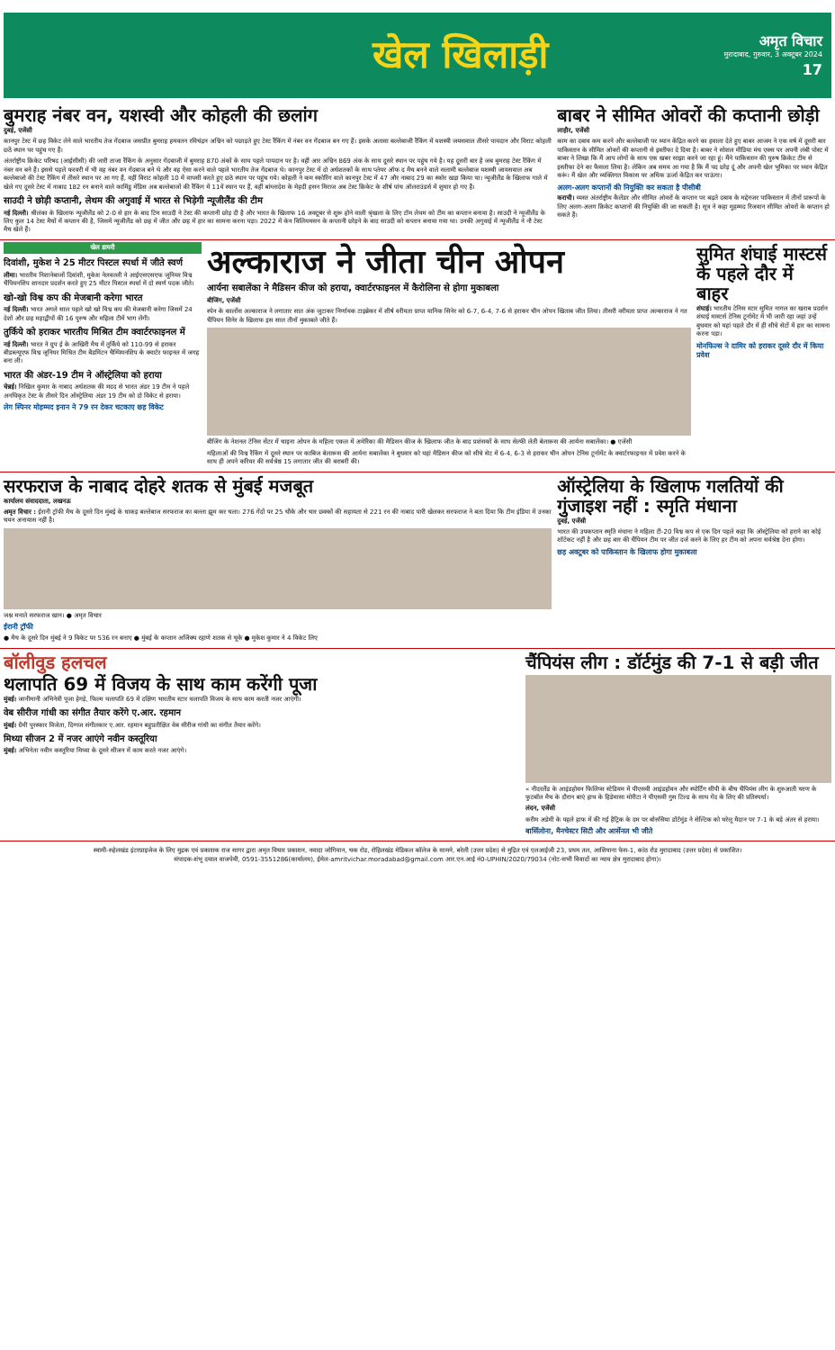खेल खिलाड़ी
अमृत विचार
मुरादाबाद, गुरुवार, 3 अक्टूबर 2024
17
बुमराह नंबर वन, यशस्वी और कोहली की छलांग
दुबई, एजेंसी
कानपुर टेस्ट में छह विकेट लेने वाले भारतीय तेज गेंदबाज जसप्रीत बुमराह हमवतन रविचंद्रन अश्विन को पछाड़ते हुए टेस्ट रैंकिंग में नंबर वन गेंदबाज बन गए हैं। इसके अलावा बल्लेबाजी रैंकिंग में यशस्वी जयसवाल तीसरे पायदान और विराट कोहली छठें स्थान पर पहुंच गए हैं।
अंतर्राष्ट्रीय क्रिकेट परिषद (आईसीसी) की जारी ताजा रैंकिंग के अनुसार गेंदबाजी में बुमराह 870 अंकों के साथ पहले पायदान पर है। वहीं आर अश्विन 869 अंक के साथ दूसरे स्थान पर पहुंच गये है। यह दूसरी बार है जब बुमराह टेस्ट रैंकिंग में नंबर वन बने हैं। इससे पहले फरवरी में भी वह नंबर वन गेंदबाज बने थे और वह ऐसा करने वाले पहले भारतीय तेज गेंदबाज थे। कानपुर टेस्ट में दो अर्धशतकों के साथ प्लेयर ऑफ द मैच बनने वाले सलामी बल्लेबाज यशस्वी जायसवाल अब बल्लेबाजो की टेस्ट रैंकिंग में तीसरे स्थान पर आ गए हैं, वहीं विराट कोहली 10 में वापसी करते हुए छठे स्थान पर पहुंच गये। कोहली ने कम स्कोरिंग वाले कानपुर टेस्ट में 47 और नाबाद 29 का स्कोर खड़ा किया था। न्यूजीलैंड के खिलाफ गाले में खेले गए दूसरे टेस्ट में नाबाद 182 रन बनाने वाले कामिंडु मेंडिस अब बल्लेबाजों की रैंकिंग में 11वें स्थान पर हैं, वहीं बांग्लादेश के मेहदी हसन मिराज अब टेस्ट क्रिकेट के शीर्ष पांच ऑलराउंडर्स में शुमार हो गए हैं।
साउदी ने छोड़ी कप्तानी, लेथम की अगुवाई में भारत से भिड़ेगी न्यूजीलैंड की टीम
नई दिल्ली। श्रीलंका के खिलाफ न्यूजीलैंड को 2-0 से हार के बाद टिम साउदी ने टेस्ट की कप्तानी छोड़ दी है और भारत के खिलाफ 16 अक्टूबर से शुरू होने वाली श्रृंखला के लिए टॉम लेथम को टीम का कप्तान बनाया है। साउदी ने न्यूजीलैंड के लिए कुल 14 टेस्ट मैचों में कप्तान की है, जिसमें न्यूजीलैंड को छह में जीत और छह में हार का सामना करना पड़ा। 2022 में केन विलियमसन के कप्तानी छोड़ने के बाद साउदी को कप्तान बनाया गया था। उनकी अगुवाई में न्यूजीलैंड ने नौ टेस्ट मैच खेले हैं।
बाबर ने सीमित ओवरों की कप्तानी छोड़ी
लाहौर, एजेंसी
काम का दबाव कम करने और बल्लेबाजी पर ध्यान केंद्रित करने का हवाला देते हुए बाबर आजम ने एक वर्ष में दूसरी बार पाकिस्तान के सीमित ओवरों की कप्तानी से इस्तीफा दे दिया है। बाबर ने सोशल मीडिया मंच एक्स पर अपनी लंबी पोस्ट में बाबर ने लिखा कि मैं आप लोगों के साथ एक खबर साझा करने जा रहा हूं। मैंने पाकिस्तान की पुरुष क्रिकेट टीम से इस्तीफा देने का फैसला लिया है। लेकिन अब समय आ गया है कि मैं पद छोड़ दूं और अपनी खेल भूमिका पर ध्यान केंद्रित करूं। मैं खेल और व्यक्तिगत विकास पर अधिक ऊर्जा केंद्रित कर पाऊंगा।
अलग-अलग कप्तानों की नियुक्ति कर सकता है पीसीबी
कराची। व्यस्त अंतर्राष्ट्रीय कैलेंडर और सीमित ओवरों के कप्तान पर बढ़ते दबाव के मद्देनजर पाकिस्तान में तीनों प्रारूपों के लिए अलग-अलग क्रिकेट कप्तानों की नियुक्ति की जा सकती है। सूत्र ने कहा मुहम्मद रिजवान सीमित ओवरों के कप्तान हो सकते हैं।
खेल डायरी
दिवांशी, मुकेश ने 25 मीटर पिस्टल स्पर्धा में जीते स्वर्ण
लीमा। भारतीय निशानेबाजों दिवांशी, मुकेश नेलवल्ली ने आईएसएसएफ जूनियर विश्व चैंपियनशिप शानदार प्रदर्शन करते हुए 25 मीटर पिस्टल स्पर्धा में दो स्वर्ण पदक जीते।
खो-खो विश्व कप की मेजबानी करेगा भारत
नई दिल्ली। भारत अगले साल पहले खो खो विश्व कप की मेजबानी करेगा जिसमें 24 देशों और छह महाद्वीपों की 16 पुरुष और महिला टीमें भाग लेंगी।
तुर्किये को हराकर भारतीय मिश्रित टीम क्वार्टरफाइनल में
नई दिल्ली। भारत ने ग्रुप ई के आखिरी मैच में तुर्किये को 110-99 से हराकर बीडब्ल्यूएफ विश्व जूनियर मिश्रित टीम बैडमिंटन चैम्पियनशिप के क्वार्टर फाइनल में जगह बना ली।
भारत की अंडर-19 टीम ने ऑस्ट्रेलिया को हराया
चेन्नई। निखिल कुमार के नाबाद अर्धशतक की मदद से भारत अंडर 19 टीम ने पहले अनधिकृत टेस्ट के तीसरे दिन ऑस्ट्रेलिया अंडर 19 टीम को दो विकेट से हराया।
लेग स्पिनर मोहम्मद इनान ने 79 रन देकर चटकाए छह विकेट
अल्काराज ने जीता चीन ओपन
आर्यना सबालेंका ने मैडिसन कीज को हराया, क्वार्टरफाइनल में कैरोलिना से होगा मुकाबला
बीजिंग, एजेंसी
स्पेन के कार्लोस अल्काराज ने लगातार सात अंक जुटाकर निर्णायक टाइब्रेकर में शीर्ष वरीयता प्राप्त यानिक सिनेर को 6-7, 6-4, 7-6 से हराकर चीन ओपन खिताब जीत लिया। तीसरी वरीयता प्राप्त अल्काराज ने गत चैंपियन सिनेर के खिलाफ इस साल तीनों मुकाबले जीते हैं।
बीजिंग के नेशनल टेनिस सेंटर में चाइना ओपन के महिला एकल में अमेरिका की मैडिसन कीज के खिलाफ जीत के बाद प्रशंसकों के साथ सेल्फी लेती बेलारूस की आर्यना सबालेंका। ● एजेंसी
महिलाओं की विश्व रैंकिंग में दूसरे स्थान पर काबिज बेलारूस की आर्यना सबालेंका ने बुधवार को यहां मैडिसन कीज को सीधे सेट में 6-4, 6-3 से हराकर चीन ओपन टेनिस टूर्नामेंट के क्वार्टरफाइनल में प्रवेश करने के साथ ही अपने करियर की सर्वश्रेष्ठ 15 लगातार जीत की बराबरी की।
सुमित शंघाई मास्टर्स के पहले दौर में बाहर
शंघाई। भारतीय टेनिस स्टार सुमित नागल का खराब प्रदर्शन शंघाई मास्टर्स टेनिस टूर्नामेंट में भी जारी रहा जहां उन्हें बुधवार को यहां पहले दौर में ही सीधे सेटों में हार का सामना करना पड़ा।
मोनफिल्स ने दामिर को हराकर दूसरे दौर में किया प्रवेश
सरफराज के नाबाद दोहरे शतक से मुंबई मजबूत
कार्यालय संवाददाता, लखनऊ
अमृत विचार : ईरानी ट्रॉफी मैच के दूसरे दिन मुंबई के धाकड़ बल्लेबाज सरफराज का बल्ला झूम कर चला। 276 गेंदों पर 25 चौके और चार छक्कों की सहायता से 221 रन की नाबाद पारी खेलकर सरफराज ने बता दिया कि टीम इंडिया में उनका चयन अनायास नहीं है।
जश्न मनाते सरफराज खान। ● अमृत विचार
ईरानी ट्रॉफी
● मैच के दूसरे दिन मुंबई ने 9 विकेट पर 536 रन बनाए ● मुंबई के कप्तान अजिंक्य रहाणे शतक से चूके ● मुकेश कुमार ने 4 विकेट लिए
ऑस्ट्रेलिया के खिलाफ गलतियों की गुंजाइश नहीं : स्मृति मंधाना
दुबई, एजेंसी
भारत की उपकप्तान स्मृति मंधाना ने महिला टी-20 विश्व कप से एक दिन पहले कहा कि ऑस्ट्रेलिया को हराने का कोई शॉर्टकट नहीं है और छह बार की चैंपियन टीम पर जीत दर्ज करने के लिए हर टीम को अपना सर्वश्रेष्ठ देना होगा।
छह अक्टूबर को पाकिस्तान के खिलाफ होगा मुकाबला
बॉलीवुड हलचल
थलापति 69 में विजय के साथ काम करेंगी पूजा
मुंबई। जानीमानी अभिनेत्री पूजा हेगड़े, फिल्म थलापति 69 में दक्षिण भारतीय स्टार थलापति विजय के साथ काम करती नजर आएंगी।
वेब सीरीज गांधी का संगीत तैयार करेंगे ए.आर. रहमान
मुंबई। ग्रैमी पुरस्कार विजेता, दिग्गज संगीतकार ए.आर. रहमान बहुप्रतीक्षित वेब सीरीज गांधी का संगीत तैयार करेंगे।
मिथ्या सीजन 2 में नजर आएंगे नवीन कस्तूरिया
मुंबई। अभिनेता नवीन कस्तूरिया मिथ्या के दूसरे सीजन में काम करते नजर आएंगे।
चैंपियंस लीग : डॉर्टमुंड की 7-1 से बड़ी जीत
« नीदरलैंड के आइंडहोवन फिलिप्स स्टेडियम में पीएसवी आइंडहोवन और स्पोर्टिंग सीपी के बीच चैंपियंस लीग के शुरुआती चरण के फुटबॉल मैच के दौरान बाएं हाथ के हिडेमासा मोरीटा ने पीएसवी गुस टिल्ड के साथ गेंद के लिए की प्रतिस्पर्धा।
लंदन, एजेंसी
करीम अडेमी के पहले हाफ में की गई हैट्रिक के दम पर बोरुसिया डॉर्टमुंड ने सेल्टिक को घरेलू मैदान पर 7-1 के बड़े अंतर से हराया।
बार्सिलोना, मैनचेस्टर सिटी और आर्सेनल भी जीते
स्वामी-रुहेलखंड इंटरप्राइजेज के लिए मुद्रक एवं प्रकाशक राज सागर द्वारा अमृत विचार प्रकाशन, नवादा जोगियान, चक रोड, रोहिलखंड मेडिकल कॉलेज के सामने, बरेली (उत्तर प्रदेश) से मुद्रित एवं एलआईजी 23, प्रथम तल, आशियाना फेस-1, कांठ रोड मुरादाबाद (उत्तर प्रदेश) से प्रकाशित।
संपादक-शंभू दयाल वाजपेयी, 0591-3551286(कार्यालय), ईमेल-amritvichar.moradabad@gmail.com आर.एन.आई नं0-UPHIN/2020/79034 (नोट-सभी विवादों का न्याय क्षेत्र मुरादाबाद होगा)।